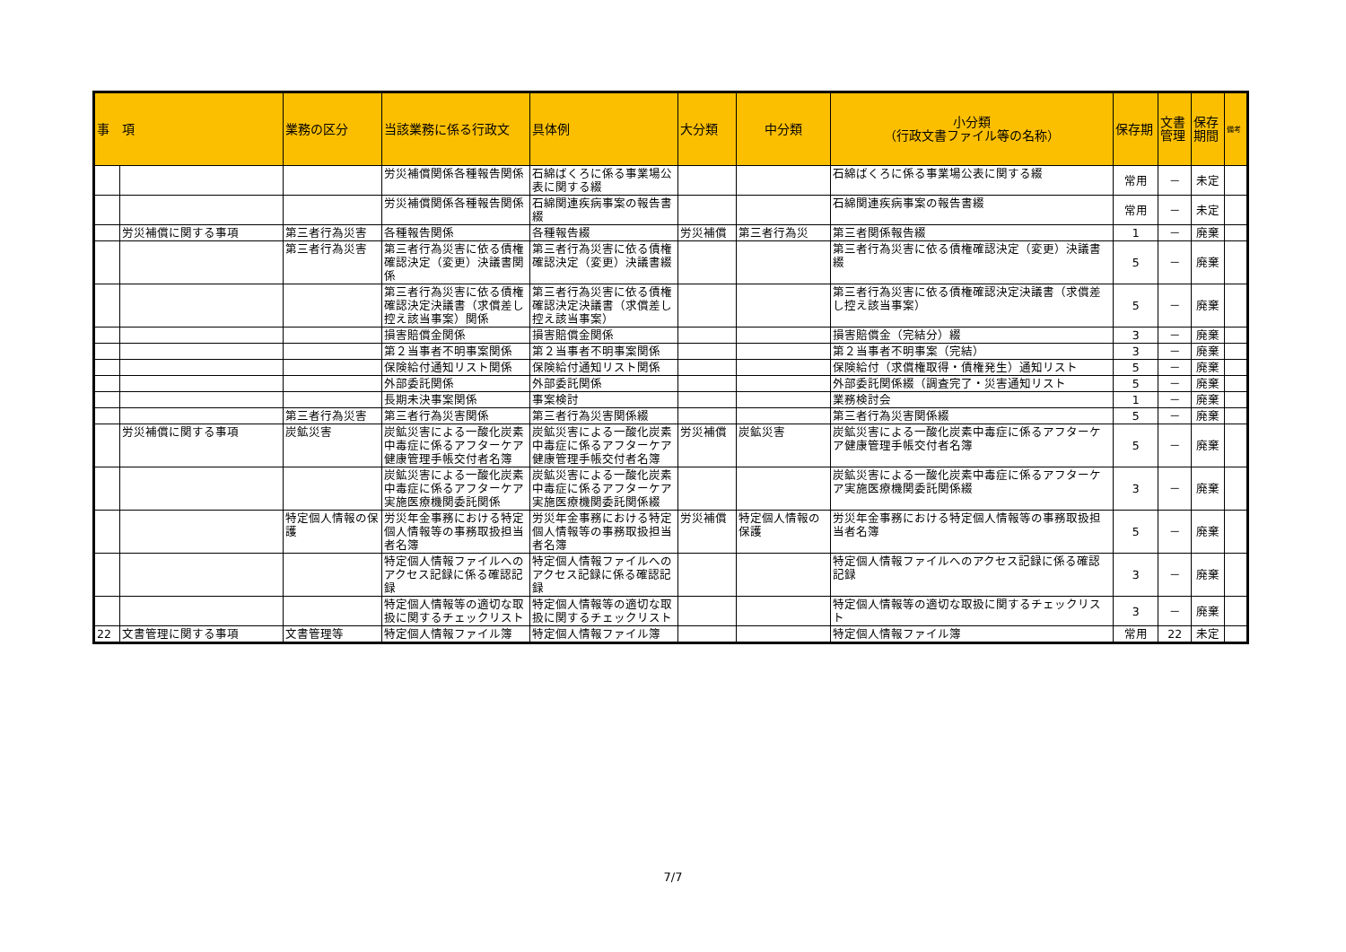| 事 項 | | 業務の区分 | 当該業務に係る行政文 | 具体例 | 大分類 | 中分類 | 小分類 （行政文書ファイル等の名称） | 保存期 | 文書管理 | 保存期間 | 備考 |
| --- | --- | --- | --- | --- | --- | --- | --- | --- | --- | --- | --- |
| | | | 労災補償関係各種報告関係 | 石綿ばくろに係る事業場公表に関する綴 | | | 石綿ばくろに係る事業場公表に関する綴 | 常用 | － | 未定 | |
| | | | 労災補償関係各種報告関係 | 石綿関連疾病事案の報告書綴 | | | 石綿関連疾病事案の報告書綴 | 常用 | － | 未定 | |
| | 労災補償に関する事項 | 第三者行為災害 | 各種報告関係 | 各種報告綴 | 労災補償 | 第三者行為災 | 第三者関係報告綴 | 1 | － | 廃棄 | |
| | | 第三者行為災害 | 第三者行為災害に依る債権確認決定（変更）決議書関係 | 第三者行為災害に依る債権確認決定（変更）決議書綴 | | | 第三者行為災害に依る債権確認決定（変更）決議書綴 | 5 | － | 廃棄 | |
| | | | 第三者行為災害に依る債権確認決定決議書（求償差し控え該当事案）関係 | 第三者行為災害に依る債権確認決定決議書（求償差し控え該当事案） | | | 第三者行為災害に依る債権確認決定決議書（求償差し控え該当事案） | 5 | － | 廃棄 | |
| | | | 損害賠償金関係 | 損害賠償金関係 | | | 損害賠償金（完結分）綴 | 3 | － | 廃棄 | |
| | | | 第２当事者不明事案関係 | 第２当事者不明事案関係 | | | 第２当事者不明事案（完結） | 3 | － | 廃棄 | |
| | | | 保険給付通知リスト関係 | 保険給付通知リスト関係 | | | 保険給付（求償権取得・債権発生）通知リスト | 5 | － | 廃棄 | |
| | | | 外部委託関係 | 外部委託関係 | | | 外部委託関係綴（調査完了・災害通知リスト | 5 | － | 廃棄 | |
| | | | 長期未決事案関係 | 事案検討 | | | 業務検討会 | 1 | － | 廃棄 | |
| | | 第三者行為災害 | 第三者行為災害関係 | 第三者行為災害関係綴 | | | 第三者行為災害関係綴 | 5 | － | 廃棄 | |
| | 労災補償に関する事項 | 炭鉱災害 | 炭鉱災害による一酸化炭素中毒症に係るアフターケア健康管理手帳交付者名簿 | 炭鉱災害による一酸化炭素中毒症に係るアフターケア健康管理手帳交付者名簿 | 労災補償 | 炭鉱災害 | 炭鉱災害による一酸化炭素中毒症に係るアフターケア健康管理手帳交付者名簿 | 5 | － | 廃棄 | |
| | | | 炭鉱災害による一酸化炭素中毒症に係るアフターケア実施医療機関委託関係 | 炭鉱災害による一酸化炭素中毒症に係るアフターケア実施医療機関委託関係綴 | | | 炭鉱災害による一酸化炭素中毒症に係るアフターケア実施医療機関委託関係綴 | 3 | － | 廃棄 | |
| | | 特定個人情報の保護 | 労災年金事務における特定個人情報等の事務取扱担当者名簿 | 労災年金事務における特定個人情報等の事務取扱担当者名簿 | 労災補償 | 特定個人情報の保護 | 労災年金事務における特定個人情報等の事務取扱担当者名簿 | 5 | － | 廃棄 | |
| | | | 特定個人情報ファイルへのアクセス記録に係る確認記録 | 特定個人情報ファイルへのアクセス記録に係る確認記録 | | | 特定個人情報ファイルへのアクセス記録に係る確認記録 | 3 | － | 廃棄 | |
| | | | 特定個人情報等の適切な取扱に関するチェックリスト | 特定個人情報等の適切な取扱に関するチェックリスト | | | 特定個人情報等の適切な取扱に関するチェックリスト | 3 | － | 廃棄 | |
| 22 | 文書管理に関する事項 | 文書管理等 | 特定個人情報ファイル簿 | 特定個人情報ファイル簿 | | | 特定個人情報ファイル簿 | 常用 | 22 | 未定 | |
7/7